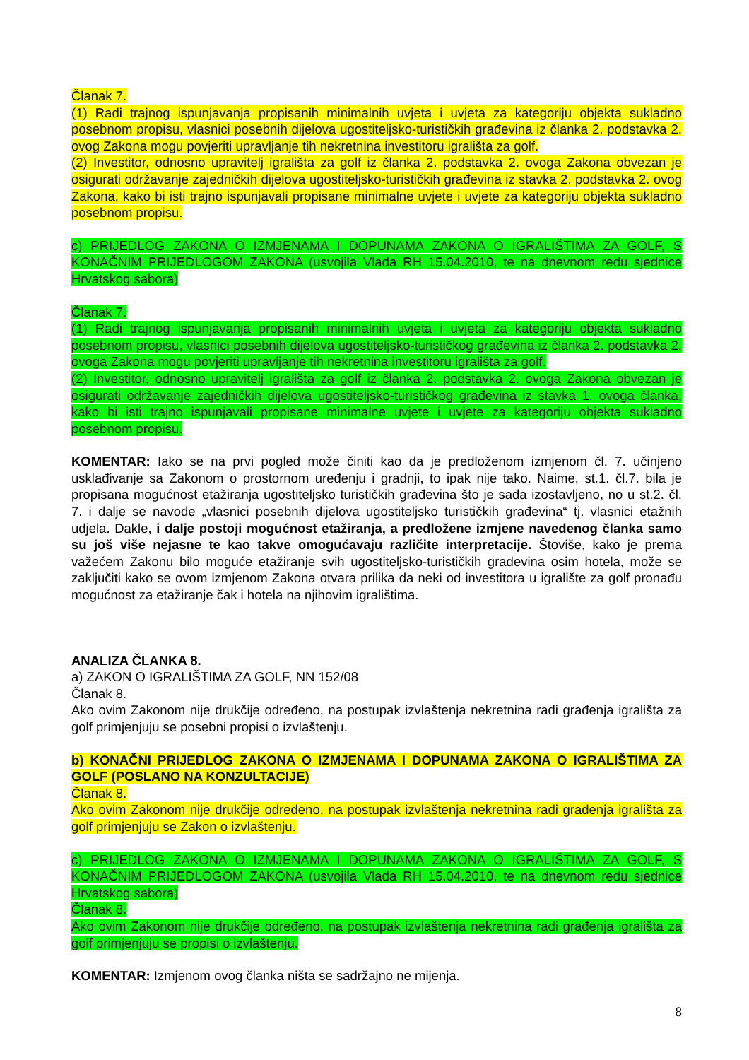Članak 7.
(1) Radi trajnog ispunjavanja propisanih minimalnih uvjeta i uvjeta za kategoriju objekta sukladno posebnom propisu, vlasnici posebnih dijelova ugostiteljsko-turističkih građevina iz članka 2. podstavka 2. ovog Zakona mogu povjeriti upravljanje tih nekretnina investitoru igrališta za golf.
(2) Investitor, odnosno upravitelj igrališta za golf iz članka 2. podstavka 2. ovoga Zakona obvezan je osigurati održavanje zajedničkih dijelova ugostiteljsko-turističkih građevina iz stavka 2. podstavka 2. ovog Zakona, kako bi isti trajno ispunjavali propisane minimalne uvjete i uvjete za kategoriju objekta sukladno posebnom propisu.
c) PRIJEDLOG ZAKONA O IZMJENAMA I DOPUNAMA ZAKONA O IGRALIŠTIMA ZA GOLF, S KONAČNIM PRIJEDLOGOM ZAKONA (usvojila Vlada RH 15.04.2010, te na dnevnom redu sjednice Hrvatskog sabora)
Članak 7.
(1) Radi trajnog ispunjavanja propisanih minimalnih uvjeta i uvjeta za kategoriju objekta sukladno posebnom propisu, vlasnici posebnih dijelova ugostiteljsko-turističkog građevina iz članka 2. podstavka 2. ovoga Zakona mogu povjeriti upravljanje tih nekretnina investitoru igrališta za golf.
(2) Investitor, odnosno upravitelj igrališta za golf iz članka 2. podstavka 2. ovoga Zakona obvezan je osigurati održavanje zajedničkih dijelova ugostiteljsko-turističkog građevina iz stavka 1. ovoga članka, kako bi isti trajno ispunjavali propisane minimalne uvjete i uvjete za kategoriju objekta sukladno posebnom propisu.
KOMENTAR: Iako se na prvi pogled može činiti kao da je predloženom izmjenom čl. 7. učinjeno usklađivanje sa Zakonom o prostornom uređenju i gradnji, to ipak nije tako. Naime, st.1. čl.7. bila je propisana mogućnost etažiranja ugostiteljsko turističkih građevina što je sada izostavljeno, no u st.2. čl. 7. i dalje se navode „vlasnici posebnih dijelova ugostiteljsko turističkih građevina“ tj. vlasnici etažnih udjela. Dakle, i dalje postoji mogućnost etažiranja, a predložene izmjene navedenog članka samo su još više nejasne te kao takve omogućavaju različite interpretacije. Štoviše, kako je prema važećem Zakonu bilo moguće etažiranje svih ugostiteljsko-turističkih građevina osim hotela, može se zaključiti kako se ovom izmjenom Zakona otvara prilika da neki od investitora u igralište za golf pronađu mogućnost za etažiranje čak i hotela na njihovim igralištima.
ANALIZA ČLANKA 8.
a) ZAKON O IGRALIŠTIMA ZA GOLF, NN 152/08
Članak 8.
Ako ovim Zakonom nije drukčije određeno, na postupak izvlaštenja nekretnina radi građenja igrališta za golf primjenjuju se posebni propisi o izvlaštenju.
b) KONAČNI PRIJEDLOG ZAKONA O IZMJENAMA I DOPUNAMA ZAKONA O IGRALIŠTIMA ZA GOLF (POSLANO NA KONZULTACIJE)
Članak 8.
Ako ovim Zakonom nije drukčije određeno, na postupak izvlaštenja nekretnina radi građenja igrališta za golf primjenjuju se Zakon o izvlaštenju.
c) PRIJEDLOG ZAKONA O IZMJENAMA I DOPUNAMA ZAKONA O IGRALIŠTIMA ZA GOLF, S KONAČNIM PRIJEDLOGOM ZAKONA (usvojila Vlada RH 15.04.2010, te na dnevnom redu sjednice Hrvatskog sabora)
Članak 8.
Ako ovim Zakonom nije drukčije određeno, na postupak izvlaštenja nekretnina radi građenja igrališta za golf primjenjuju se propisi o izvlaštenju.
KOMENTAR: Izmjenom ovog članka ništa se sadržajno ne mijenja.
8